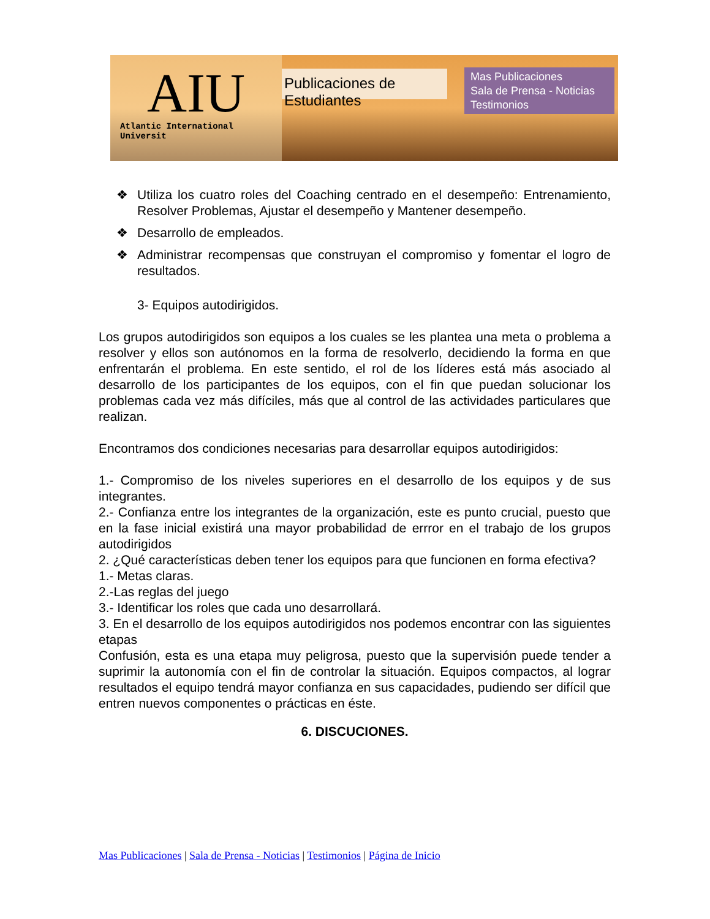AIU Atlantic International Universit
Publicaciones de Estudiantes
Mas Publicaciones
Sala de Prensa - Noticias
Testimonios
❖ Utiliza los cuatro roles del Coaching centrado en el desempeño: Entrenamiento, Resolver Problemas, Ajustar el desempeño y Mantener desempeño.
❖ Desarrollo de empleados.
❖ Administrar recompensas que construyan el compromiso y fomentar el logro de resultados.
3- Equipos autodirigidos.
Los grupos autodirigidos son equipos a los cuales se les plantea una meta o problema a resolver y ellos son autónomos en la forma de resolverlo, decidiendo la forma en que enfrentarán el problema. En este sentido, el rol de los líderes está más asociado al desarrollo de los participantes de los equipos, con el fin que puedan solucionar los problemas cada vez más difíciles, más que al control de las actividades particulares que realizan.
Encontramos dos condiciones necesarias para desarrollar equipos autodirigidos:
1.- Compromiso de los niveles superiores en el desarrollo de los equipos y de sus integrantes.
2.- Confianza entre los integrantes de la organización, este es punto crucial, puesto que en la fase inicial existirá una mayor probabilidad de errror en el trabajo de los grupos autodirigidos
2. ¿Qué características deben tener los equipos para que funcionen en forma efectiva?
1.- Metas claras.
2.-Las reglas del juego
3.- Identificar los roles que cada uno desarrollará.
3. En el desarrollo de los equipos autodirigidos nos podemos encontrar con las siguientes etapas
Confusión, esta es una etapa muy peligrosa, puesto que la supervisión puede tender a suprimir la autonomía con el fin de controlar la situación. Equipos compactos, al lograr resultados el equipo tendrá mayor confianza en sus capacidades, pudiendo ser difícil que entren nuevos componentes o prácticas en éste.
6. DISCUCIONES.
Mas Publicaciones | Sala de Prensa - Noticias | Testimonios | Página de Inicio